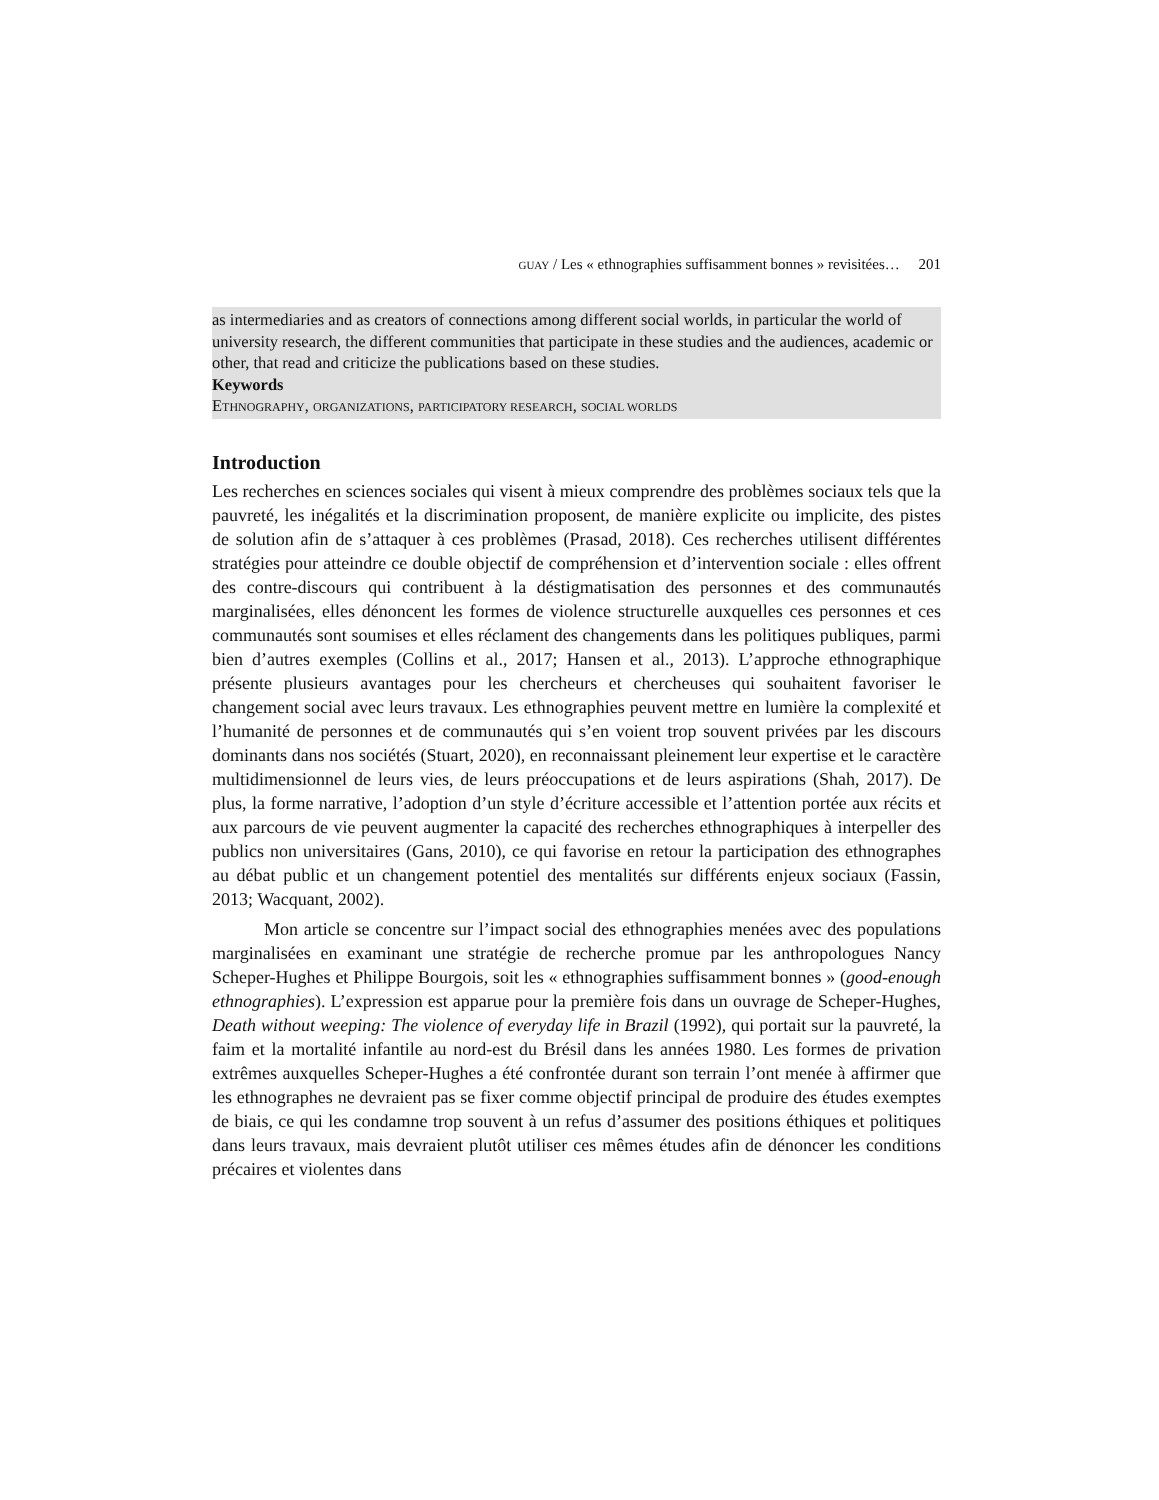GUAY / Les « ethnographies suffisamment bonnes » revisitées… 201
as intermediaries and as creators of connections among different social worlds, in particular the world of university research, the different communities that participate in these studies and the audiences, academic or other, that read and criticize the publications based on these studies.
Keywords
ETHNOGRAPHY, ORGANIZATIONS, PARTICIPATORY RESEARCH, SOCIAL WORLDS
Introduction
Les recherches en sciences sociales qui visent à mieux comprendre des problèmes sociaux tels que la pauvreté, les inégalités et la discrimination proposent, de manière explicite ou implicite, des pistes de solution afin de s’attaquer à ces problèmes (Prasad, 2018). Ces recherches utilisent différentes stratégies pour atteindre ce double objectif de compréhension et d’intervention sociale : elles offrent des contre-discours qui contribuent à la déstigmatisation des personnes et des communautés marginalisées, elles dénoncent les formes de violence structurelle auxquelles ces personnes et ces communautés sont soumises et elles réclament des changements dans les politiques publiques, parmi bien d’autres exemples (Collins et al., 2017; Hansen et al., 2013). L’approche ethnographique présente plusieurs avantages pour les chercheurs et chercheuses qui souhaitent favoriser le changement social avec leurs travaux. Les ethnographies peuvent mettre en lumière la complexité et l’humanité de personnes et de communautés qui s’en voient trop souvent privées par les discours dominants dans nos sociétés (Stuart, 2020), en reconnaissant pleinement leur expertise et le caractère multidimensionnel de leurs vies, de leurs préoccupations et de leurs aspirations (Shah, 2017). De plus, la forme narrative, l’adoption d’un style d’écriture accessible et l’attention portée aux récits et aux parcours de vie peuvent augmenter la capacité des recherches ethnographiques à interpeller des publics non universitaires (Gans, 2010), ce qui favorise en retour la participation des ethnographes au débat public et un changement potentiel des mentalités sur différents enjeux sociaux (Fassin, 2013; Wacquant, 2002).
Mon article se concentre sur l’impact social des ethnographies menées avec des populations marginalisées en examinant une stratégie de recherche promue par les anthropologues Nancy Scheper-Hughes et Philippe Bourgois, soit les « ethnographies suffisamment bonnes » (good-enough ethnographies). L’expression est apparue pour la première fois dans un ouvrage de Scheper-Hughes, Death without weeping: The violence of everyday life in Brazil (1992), qui portait sur la pauvreté, la faim et la mortalité infantile au nord-est du Brésil dans les années 1980. Les formes de privation extrêmes auxquelles Scheper-Hughes a été confrontée durant son terrain l’ont menée à affirmer que les ethnographes ne devraient pas se fixer comme objectif principal de produire des études exemptes de biais, ce qui les condamne trop souvent à un refus d’assumer des positions éthiques et politiques dans leurs travaux, mais devraient plutôt utiliser ces mêmes études afin de dénoncer les conditions précaires et violentes dans